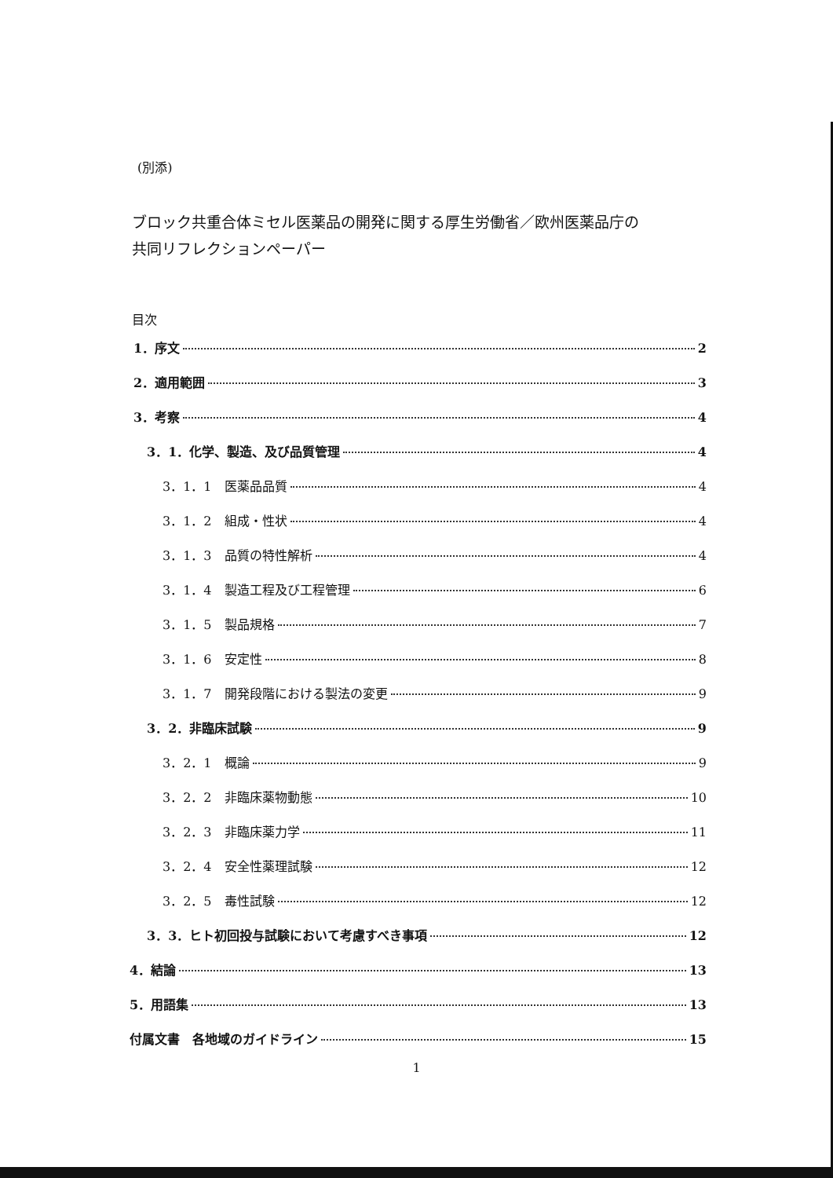(別添)
ブロック共重合体ミセル医薬品の開発に関する厚生労働省／欧州医薬品庁の
共同リフレクションペーパー
目次
1．序文 2
2．適用範囲 3
3．考察 4
3．1．化学、製造、及び品質管理 4
3．1．1　医薬品品質 4
3．1．2　組成・性状 4
3．1．3　品質の特性解析 4
3．1．4　製造工程及び工程管理 6
3．1．5　製品規格 7
3．1．6　安定性 8
3．1．7　開発段階における製法の変更 9
3．2．非臨床試験 9
3．2．1　概論 9
3．2．2　非臨床薬物動態 10
3．2．3　非臨床薬力学 11
3．2．4　安全性薬理試験 12
3．2．5　毒性試験 12
3．3．ヒト初回投与試験において考慮すべき事項 12
4．結論 13
5．用語集 13
付属文書　各地域のガイドライン 15
1